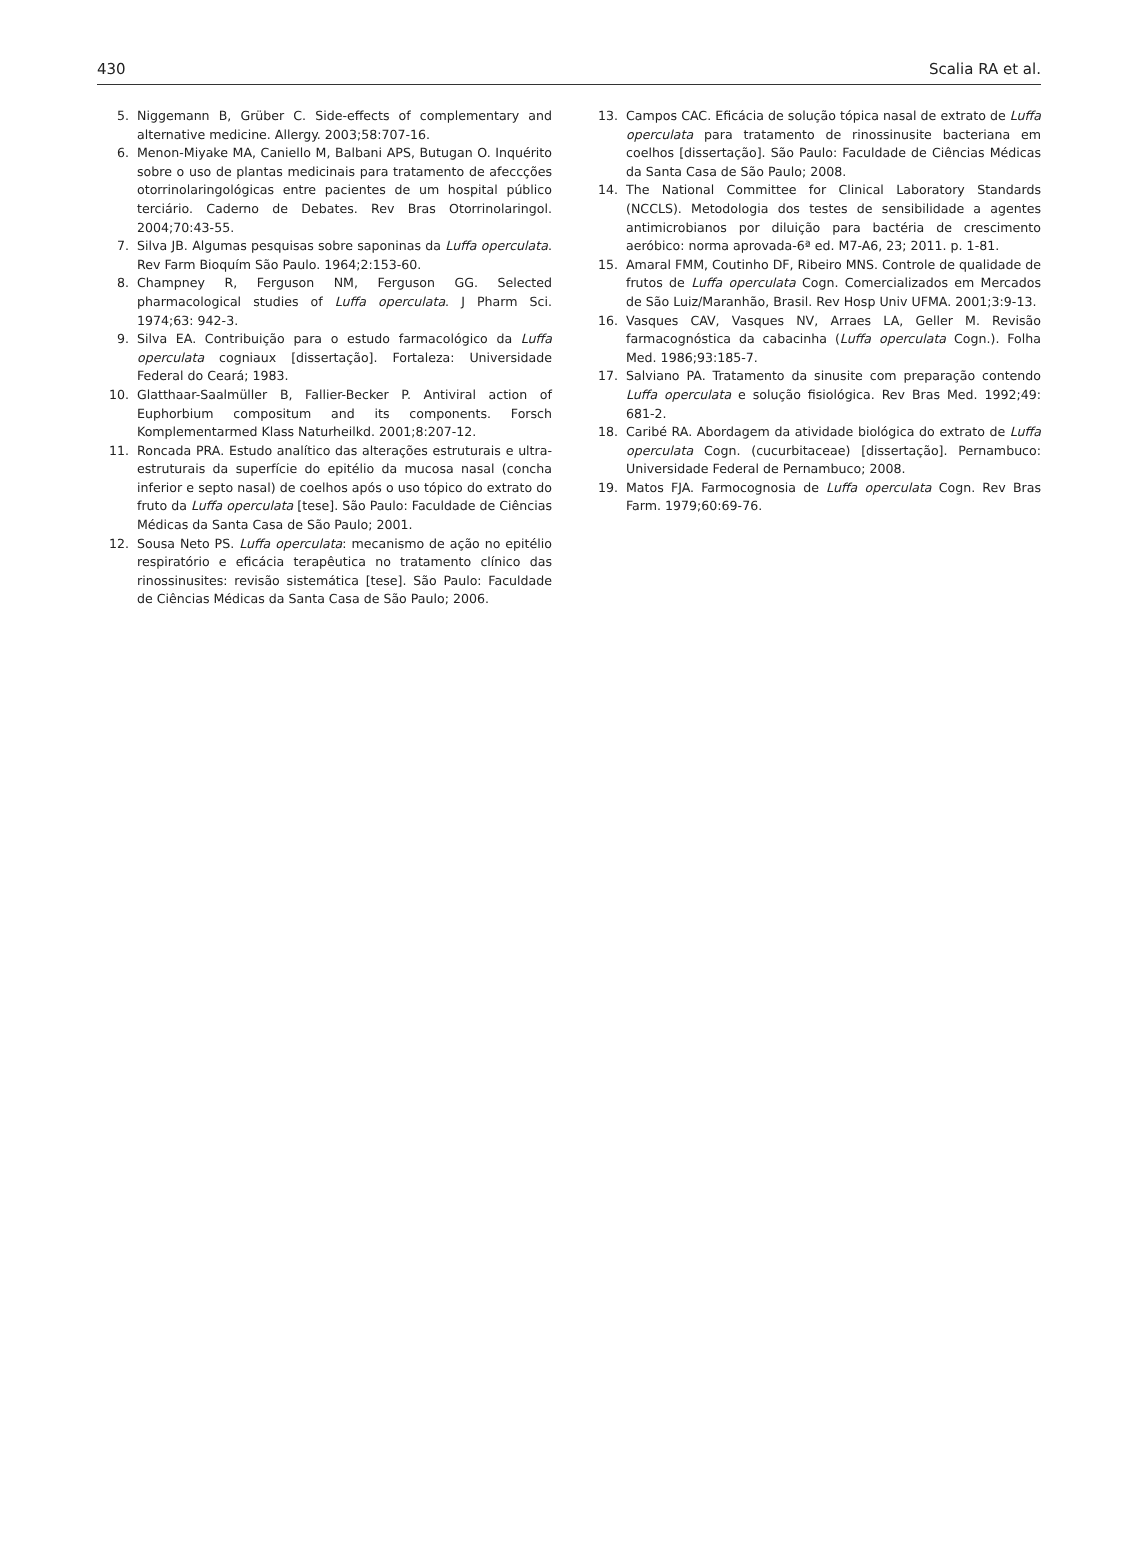430 Scalia RA et al.
5. Niggemann B, Grüber C. Side-effects of complementary and alternative medicine. Allergy. 2003;58:707-16.
6. Menon-Miyake MA, Caniello M, Balbani APS, Butugan O. Inquérito sobre o uso de plantas medicinais para tratamento de afeccções otorrinolaringológicas entre pacientes de um hospital público terciário. Caderno de Debates. Rev Bras Otorrinolaringol. 2004;70:43-55.
7. Silva JB. Algumas pesquisas sobre saponinas da Luffa operculata. Rev Farm Bioquím São Paulo. 1964;2:153-60.
8. Champney R, Ferguson NM, Ferguson GG. Selected pharmacological studies of Luffa operculata. J Pharm Sci. 1974;63: 942-3.
9. Silva EA. Contribuição para o estudo farmacológico da Luffa operculata cogniaux [dissertação]. Fortaleza: Universidade Federal do Ceará; 1983.
10. Glatthaar-Saalmüller B, Fallier-Becker P. Antiviral action of Euphorbium compositum and its components. Forsch Komplementarmed Klass Naturheilkd. 2001;8:207-12.
11. Roncada PRA. Estudo analítico das alterações estruturais e ultra-estruturais da superfície do epitélio da mucosa nasal (concha inferior e septo nasal) de coelhos após o uso tópico do extrato do fruto da Luffa operculata [tese]. São Paulo: Faculdade de Ciências Médicas da Santa Casa de São Paulo; 2001.
12. Sousa Neto PS. Luffa operculata: mecanismo de ação no epitélio respiratório e eficácia terapêutica no tratamento clínico das rinossinusites: revisão sistemática [tese]. São Paulo: Faculdade de Ciências Médicas da Santa Casa de São Paulo; 2006.
13. Campos CAC. Eficácia de solução tópica nasal de extrato de Luffa operculata para tratamento de rinossinusite bacteriana em coelhos [dissertação]. São Paulo: Faculdade de Ciências Médicas da Santa Casa de São Paulo; 2008.
14. The National Committee for Clinical Laboratory Standards (NCCLS). Metodologia dos testes de sensibilidade a agentes antimicrobianos por diluição para bactéria de crescimento aeróbico: norma aprovada-6ª ed. M7-A6, 23; 2011. p. 1-81.
15. Amaral FMM, Coutinho DF, Ribeiro MNS. Controle de qualidade de frutos de Luffa operculata Cogn. Comercializados em Mercados de São Luiz/Maranhão, Brasil. Rev Hosp Univ UFMA. 2001;3:9-13.
16. Vasques CAV, Vasques NV, Arraes LA, Geller M. Revisão farmacognóstica da cabacinha (Luffa operculata Cogn.). Folha Med. 1986;93:185-7.
17. Salviano PA. Tratamento da sinusite com preparação contendo Luffa operculata e solução fisiológica. Rev Bras Med. 1992;49: 681-2.
18. Caribé RA. Abordagem da atividade biológica do extrato de Luffa operculata Cogn. (cucurbitaceae) [dissertação]. Pernambuco: Universidade Federal de Pernambuco; 2008.
19. Matos FJA. Farmocognosia de Luffa operculata Cogn. Rev Bras Farm. 1979;60:69-76.